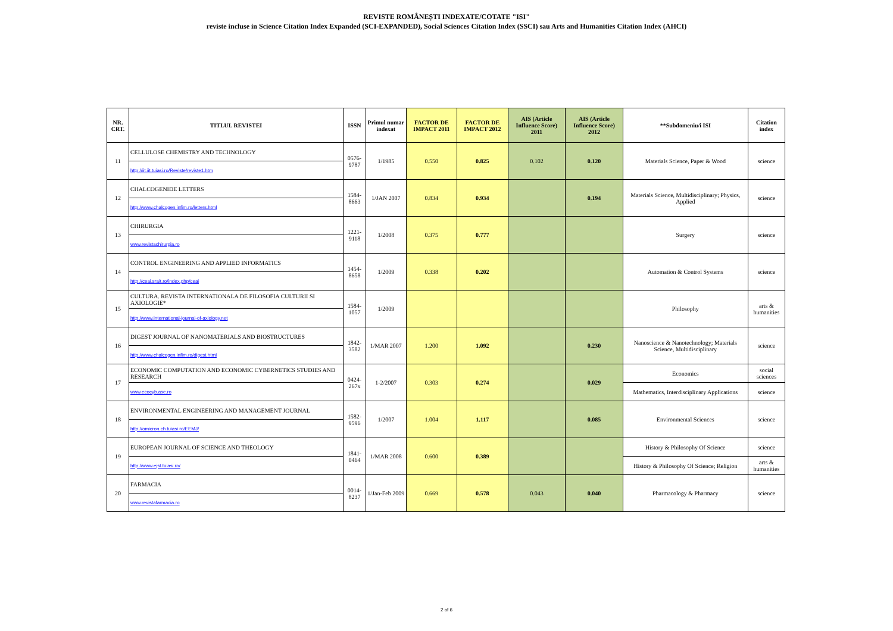REVISTE ROMÂNEȘTI INDEXATE/COTATE "ISI"
reviste incluse in Science Citation Index Expanded (SCI-EXPANDED), Social Sciences Citation Index (SSCI) sau Arts and Humanities Citation Index (AHCI)
| NR. CRT. | TITLUL REVISTEI | ISSN | Primul numar indexat | FACTOR DE IMPACT 2011 | FACTOR DE IMPACT 2012 | AIS (Article Influence Score) 2011 | AIS (Article Influence Score) 2012 | **Subdomeniu/i ISI | Citation index |
| --- | --- | --- | --- | --- | --- | --- | --- | --- | --- |
| 11 | CELLULOSE CHEMISTRY AND TECHNOLOGY | 0576-9787 | 1/1985 | 0.550 | 0.825 | 0.102 | 0.120 | Materials Science, Paper & Wood | science |
| | http://iit.iit.tuiasi.ro/Reviste/reviste1.htm | | | | | | | | |
| 12 | CHALCOGENIDE LETTERS | 1584-8663 | 1/JAN 2007 | 0.834 | 0.934 | | 0.194 | Materials Science, Multidisciplinary; Physics, Applied | science |
| | http://www.chalcogen.infim.ro/letters.html | | | | | | | | |
| 13 | CHIRURGIA | 1221-9118 | 1/2008 | 0.375 | 0.777 | | | Surgery | science |
| | www.revistachirurgia.ro | | | | | | | | |
| 14 | CONTROL ENGINEERING AND APPLIED INFORMATICS | 1454-8658 | 1/2009 | 0.338 | 0.202 | | | Automation & Control Systems | science |
| | http://ceai.srait.ro/index.php/ceai | | | | | | | | |
| 15 | CULTURA. REVISTA INTERNATIONALA DE FILOSOFIA CULTURII SI AXIOLOGIE* | 1584-1057 | 1/2009 | | | | | Philosophy | arts & humanities |
| | http://www.international-journal-of-axiology.net | | | | | | | | |
| 16 | DIGEST JOURNAL OF NANOMATERIALS AND BIOSTRUCTURES | 1842-3582 | 1/MAR 2007 | 1.200 | 1.092 | | 0.230 | Nanoscience & Nanotechnology; Materials Science, Multidisciplinary | science |
| | http://www.chalcogen.infim.ro/digest.html | | | | | | | | |
| 17 | ECONOMIC COMPUTATION AND ECONOMIC CYBERNETICS STUDIES AND RESEARCH | 0424-267x | 1-2/2007 | 0.303 | 0.274 | | 0.029 | Economics | social sciences |
| | www.ecocyb.ase.ro | | | | | | | Mathematics, Interdisciplinary Applications | science |
| 18 | ENVIRONMENTAL ENGINEERING AND MANAGEMENT JOURNAL | 1582-9596 | 1/2007 | 1.004 | 1.117 | | 0.085 | Environmental Sciences | science |
| | http://omicron.ch.tuiasi.ro/EEMJ/ | | | | | | | | |
| 19 | EUROPEAN JOURNAL OF SCIENCE AND THEOLOGY | 1841-0464 | 1/MAR 2008 | 0.600 | 0.389 | | | History & Philosophy Of Science | science |
| | http://www.ejst.tuiasi.ro/ | | | | | | | History & Philosophy Of Science; Religion | arts & humanities |
| 20 | FARMACIA | 0014-8237 | 1/Jan-Feb 2009 | 0.669 | 0.578 | 0.043 | 0.040 | Pharmacology & Pharmacy | science |
| | www.revistafarmacia.ro | | | | | | | | |
2 of 6